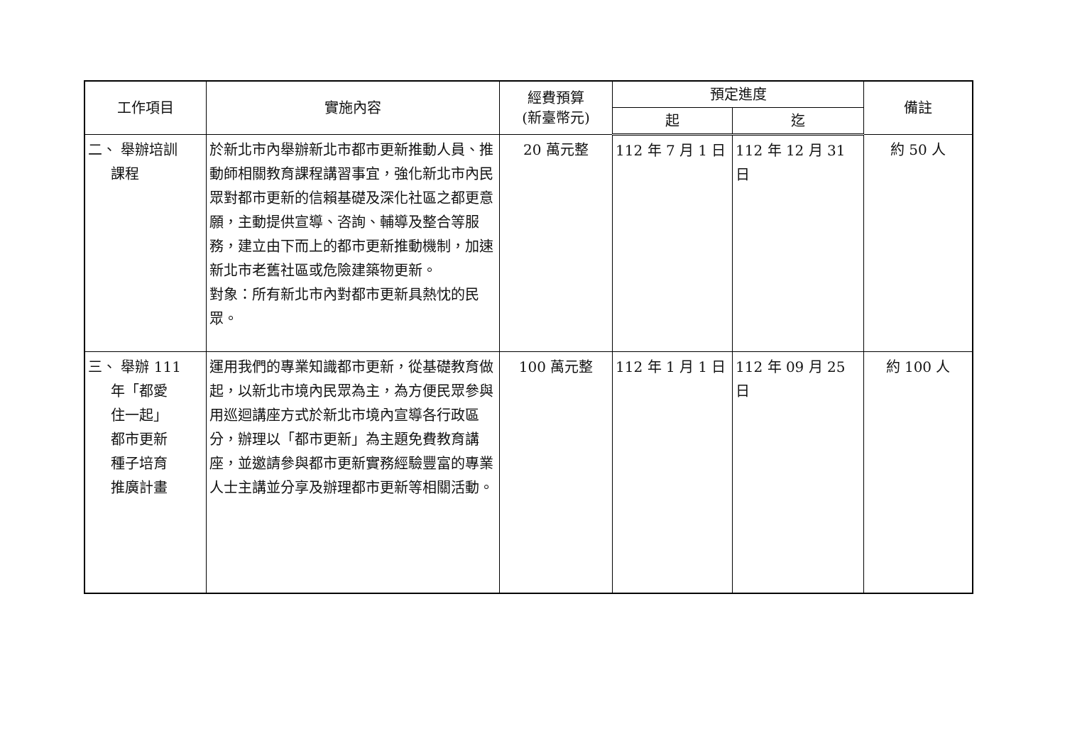| 工作項目 | 實施內容 | 經費預算 (新臺幣元) | 預定進度 | | 備註 |
| --- | --- | --- | --- | --- | --- |
| | | | 起 | 迄 | |
| 二、 舉辦培訓 課程 | 於新北市內舉辦新北市都市更新推動人員、推動師相關教育課程講習事宜，強化新北市內民眾對都市更新的信賴基礎及深化社區之都更意願，主動提供宣導、咨詢、輔導及整合等服務，建立由下而上的都市更新推動機制，加速新北市老舊社區或危險建築物更新。 對象：所有新北市內對都市更新具熱忱的民眾。 | 20 萬元整 | 112 年 7 月 1 日 | 112 年 12 月 31 日 | 約 50 人 |
| 三、 舉辦 111 年「都愛 住一起」 都市更新 種子培育 推廣計畫 | 運用我們的專業知識都市更新，從基礎教育做起，以新北市境內民眾為主，為方便民眾參與用巡迴講座方式於新北市境內宣導各行政區分，辦理以「都市更新」為主題免費教育講座，並邀請參與都市更新實務經驗豐富的專業人士主講並分享及辦理都市更新等相關活動。 | 100 萬元整 | 112 年 1 月 1 日 | 112 年 09 月 25 日 | 約 100 人 |